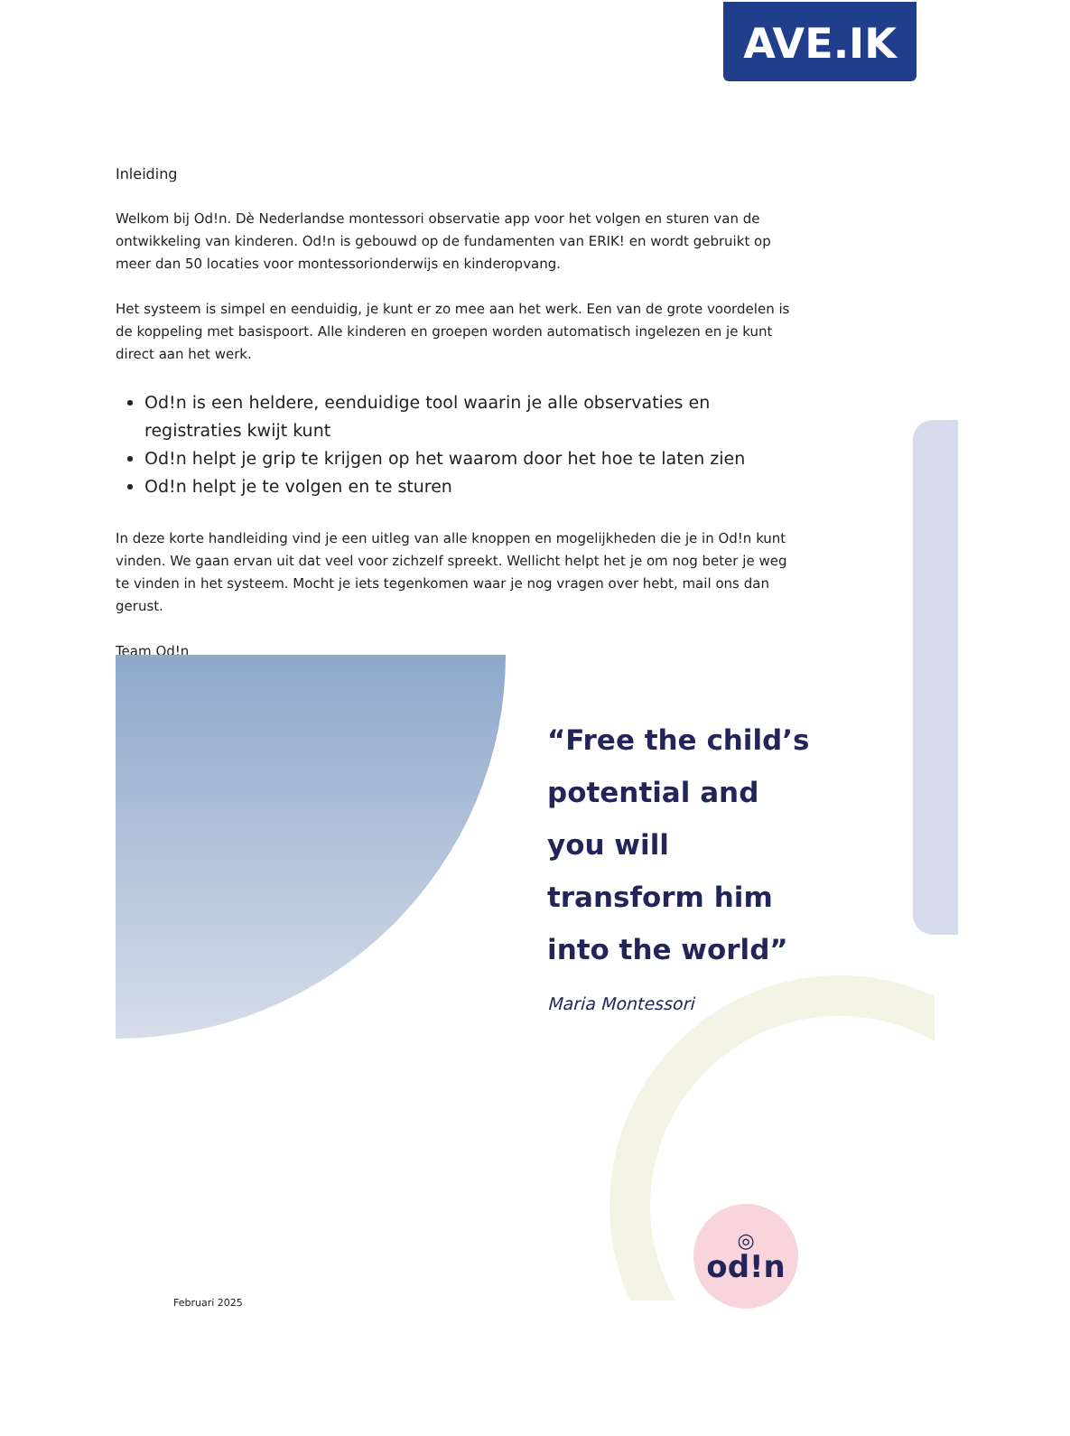AVE.IK
Inleiding
Welkom bij Od!n. Dè Nederlandse montessori observatie app voor het volgen en sturen van de ontwikkeling van kinderen. Od!n is gebouwd op de fundamenten van ERIK! en wordt gebruikt op meer dan 50 locaties voor montessorionderwijs en kinderopvang.
Het systeem is simpel en eenduidig, je kunt er zo mee aan het werk. Een van de grote voordelen is de koppeling met basispoort. Alle kinderen en groepen worden automatisch ingelezen en je kunt direct aan het werk.
Od!n is een heldere, eenduidige tool waarin je alle observaties en registraties kwijt kunt
Od!n helpt je grip te krijgen op het waarom door het hoe te laten zien
Od!n helpt je te volgen en te sturen
In deze korte handleiding vind je een uitleg van alle knoppen en mogelijkheden die je in Od!n kunt vinden. We gaan ervan uit dat veel voor zichzelf spreekt. Wellicht helpt het je om nog beter je weg te vinden in het systeem. Mocht je iets tegenkomen waar je nog vragen over hebt, mail ons dan gerust.
Team Od!n
“Free the child’s potential and you will transform him into the world”
Maria Montessori
◎
od!n
Februari 2025